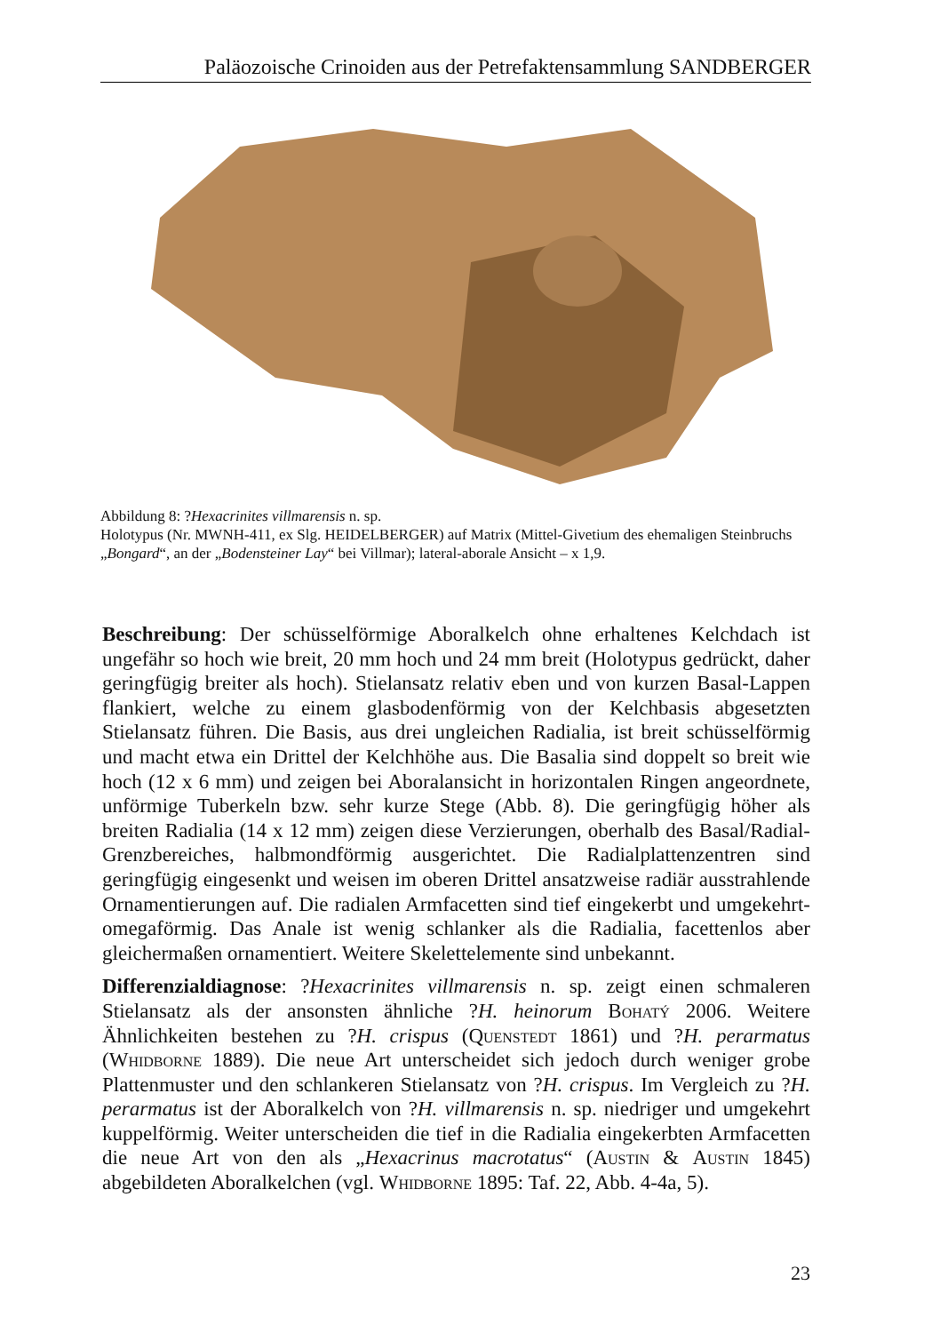Paläozoische Crinoiden aus der Petrefaktensammlung SANDBERGER
Abbildung 8: ?Hexacrinites villmarensis n. sp.
Holotypus (Nr. MWNH-411, ex Slg. HEIDELBERGER) auf Matrix (Mittel-Givetium des ehemaligen Steinbruchs „Bongard“, an der „Bodensteiner Lay“ bei Villmar); lateral-aborale Ansicht – x 1,9.
Beschreibung: Der schüsselförmige Aboralkelch ohne erhaltenes Kelchdach ist ungefähr so hoch wie breit, 20 mm hoch und 24 mm breit (Holotypus gedrückt, daher geringfügig breiter als hoch). Stielansatz relativ eben und von kurzen Basal-Lappen flankiert, welche zu einem glasbodenförmig von der Kelchbasis abgesetzten Stielansatz führen. Die Basis, aus drei ungleichen Radialia, ist breit schüsselförmig und macht etwa ein Drittel der Kelchhöhe aus. Die Basalia sind doppelt so breit wie hoch (12 x 6 mm) und zeigen bei Aboralansicht in horizontalen Ringen angeordnete, unförmige Tuberkeln bzw. sehr kurze Stege (Abb. 8). Die geringfügig höher als breiten Radialia (14 x 12 mm) zeigen diese Verzierungen, oberhalb des Basal/Radial-Grenzbereiches, halbmondförmig ausgerichtet. Die Radialplattenzentren sind geringfügig eingesenkt und weisen im oberen Drittel ansatzweise radiär ausstrahlende Ornamentierungen auf. Die radialen Armfacetten sind tief eingekerbt und umgekehrt-omegaförmig. Das Anale ist wenig schlanker als die Radialia, facettenlos aber gleichermaßen ornamentiert. Weitere Skelettelemente sind unbekannt.
Differenzialdiagnose: ?Hexacrinites villmarensis n. sp. zeigt einen schmaleren Stielansatz als der ansonsten ähnliche ?H. heinorum Bohatý 2006. Weitere Ähnlichkeiten bestehen zu ?H. crispus (Quenstedt 1861) und ?H. perarmatus (Whidborne 1889). Die neue Art unterscheidet sich jedoch durch weniger grobe Plattenmuster und den schlankeren Stielansatz von ?H. crispus. Im Vergleich zu ?H. perarmatus ist der Aboralkelch von ?H. villmarensis n. sp. niedriger und umgekehrt kuppelförmig. Weiter unterscheiden die tief in die Radialia eingekerbten Armfacetten die neue Art von den als „Hexacrinus macrotatus“ (Austin & Austin 1845) abgebildeten Aboralkelchen (vgl. Whidborne 1895: Taf. 22, Abb. 4-4a, 5).
23